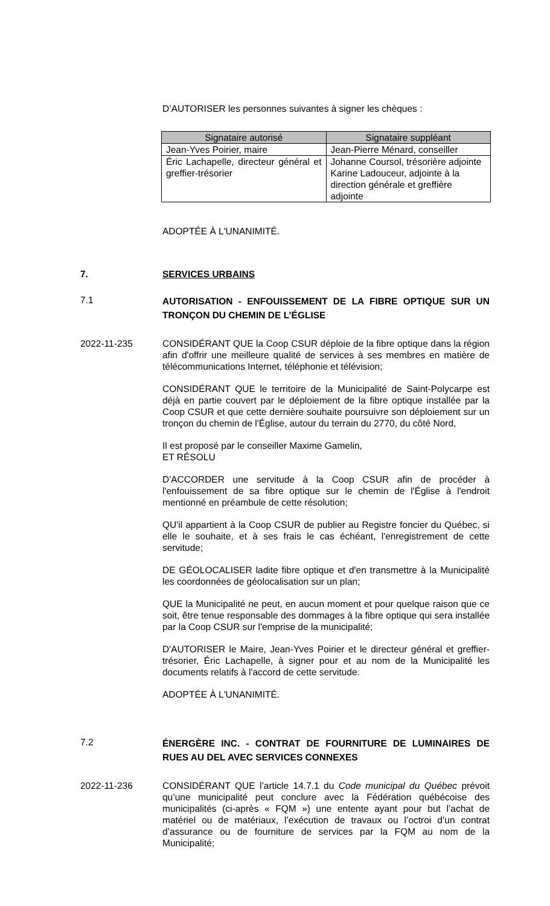D’AUTORISER les personnes suivantes à signer les chèques :
| Signataire autorisé | Signataire suppléant |
| --- | --- |
| Jean-Yves Poirier, maire | Jean-Pierre Ménard, conseiller |
| Éric Lachapelle, directeur général et greffier-trésorier | Johanne Coursol, trésorière adjointe Karine Ladouceur, adjointe à la direction générale et greffière adjointe |
ADOPTÉE À L'UNANIMITÉ.
7. SERVICES URBAINS
7.1
AUTORISATION - ENFOUISSEMENT DE LA FIBRE OPTIQUE SUR UN TRONÇON DU CHEMIN DE L’ÉGLISE
2022-11-235 CONSIDÉRANT QUE la Coop CSUR déploie de la fibre optique dans la région afin d'offrir une meilleure qualité de services à ses membres en matière de télécommunications Internet, téléphonie et télévision;
CONSIDÉRANT QUE le territoire de la Municipalité de Saint-Polycarpe est déjà en partie couvert par le déploiement de la fibre optique installée par la Coop CSUR et que cette dernière souhaite poursuivre son déploiement sur un tronçon du chemin de l'Église, autour du terrain du 2770, du côté Nord,
Il est proposé par le conseiller Maxime Gamelin,
ET RÉSOLU
D'ACCORDER une servitude à la Coop CSUR afin de procéder à l'enfouissement de sa fibre optique sur le chemin de l'Église à l'endroit mentionné en préambule de cette résolution;
QU'il appartient à la Coop CSUR de publier au Registre foncier du Québec, si elle le souhaite, et à ses frais le cas échéant, l'enregistrement de cette servitude;
DE GÉOLOCALISER ladite fibre optique et d'en transmettre à la Municipalité les coordonnées de géolocalisation sur un plan;
QUE la Municipalité ne peut, en aucun moment et pour quelque raison que ce soit, être tenue responsable des dommages à la fibre optique qui sera installée par la Coop CSUR sur l'emprise de la municipalité;
D'AUTORISER le Maire, Jean-Yves Poirier et le directeur général et greffier-trésorier, Éric Lachapelle, à signer pour et au nom de la Municipalité les documents relatifs à l'accord de cette servitude.
ADOPTÉE À L'UNANIMITÉ.
7.2
ÉNERGÈRE INC. - CONTRAT DE FOURNITURE DE LUMINAIRES DE RUES AU DEL AVEC SERVICES CONNEXES
2022-11-236 CONSIDÉRANT QUE l’article 14.7.1 du Code municipal du Québec prévoit qu’une municipalité peut conclure avec la Fédération québécoise des municipalités (ci-après « FQM ») une entente ayant pour but l’achat de matériel ou de matériaux, l’exécution de travaux ou l’octroi d’un contrat d’assurance ou de fourniture de services par la FQM au nom de la Municipalité;